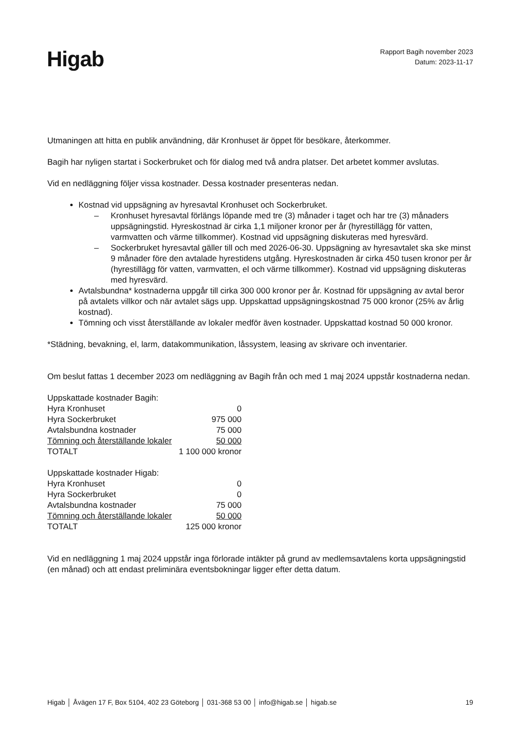Higab
Rapport Bagih november 2023
Datum: 2023-11-17
Utmaningen att hitta en publik användning, där Kronhuset är öppet för besökare, återkommer.
Bagih har nyligen startat i Sockerbruket och för dialog med två andra platser. Det arbetet kommer avslutas.
Vid en nedläggning följer vissa kostnader. Dessa kostnader presenteras nedan.
Kostnad vid uppsägning av hyresavtal Kronhuset och Sockerbruket.
– Kronhuset hyresavtal förlängs löpande med tre (3) månader i taget och har tre (3) månaders uppsägningstid. Hyreskostnad är cirka 1,1 miljoner kronor per år (hyrestillägg för vatten, varmvatten och värme tillkommer). Kostnad vid uppsägning diskuteras med hyresvärd.
– Sockerbruket hyresavtal gäller till och med 2026-06-30. Uppsägning av hyresavtalet ska ske minst 9 månader före den avtalade hyrestidens utgång. Hyreskostnaden är cirka 450 tusen kronor per år (hyrestillägg för vatten, varmvatten, el och värme tillkommer). Kostnad vid uppsägning diskuteras med hyresvärd.
Avtalsbundna* kostnaderna uppgår till cirka 300 000 kronor per år. Kostnad för uppsägning av avtal beror på avtalets villkor och när avtalet sägs upp. Uppskattad uppsägningskostnad 75 000 kronor (25% av årlig kostnad).
Tömning och visst återställande av lokaler medför även kostnader. Uppskattad kostnad 50 000 kronor.
*Städning, bevakning, el, larm, datakommunikation, låssystem, leasing av skrivare och inventarier.
Om beslut fattas 1 december 2023 om nedläggning av Bagih från och med 1 maj 2024 uppstår kostnaderna nedan.
| Uppskattade kostnader Bagih: | |
| Hyra Kronhuset | 0 |
| Hyra Sockerbruket | 975 000 |
| Avtalsbundna kostnader | 75 000 |
| Tömning och återställande lokaler | 50 000 |
| TOTALT | 1 100 000 kronor |
| Uppskattade kostnader Higab: | |
| Hyra Kronhuset | 0 |
| Hyra Sockerbruket | 0 |
| Avtalsbundna kostnader | 75 000 |
| Tömning och återställande lokaler | 50 000 |
| TOTALT | 125 000 kronor |
Vid en nedläggning 1 maj 2024 uppstår inga förlorade intäkter på grund av medlemsavtalens korta uppsägningstid (en månad) och att endast preliminära eventsbokningar ligger efter detta datum.
Higab │ Åvägen 17 F, Box 5104, 402 23 Göteborg │ 031-368 53 00 │ info@higab.se │ higab.se
19